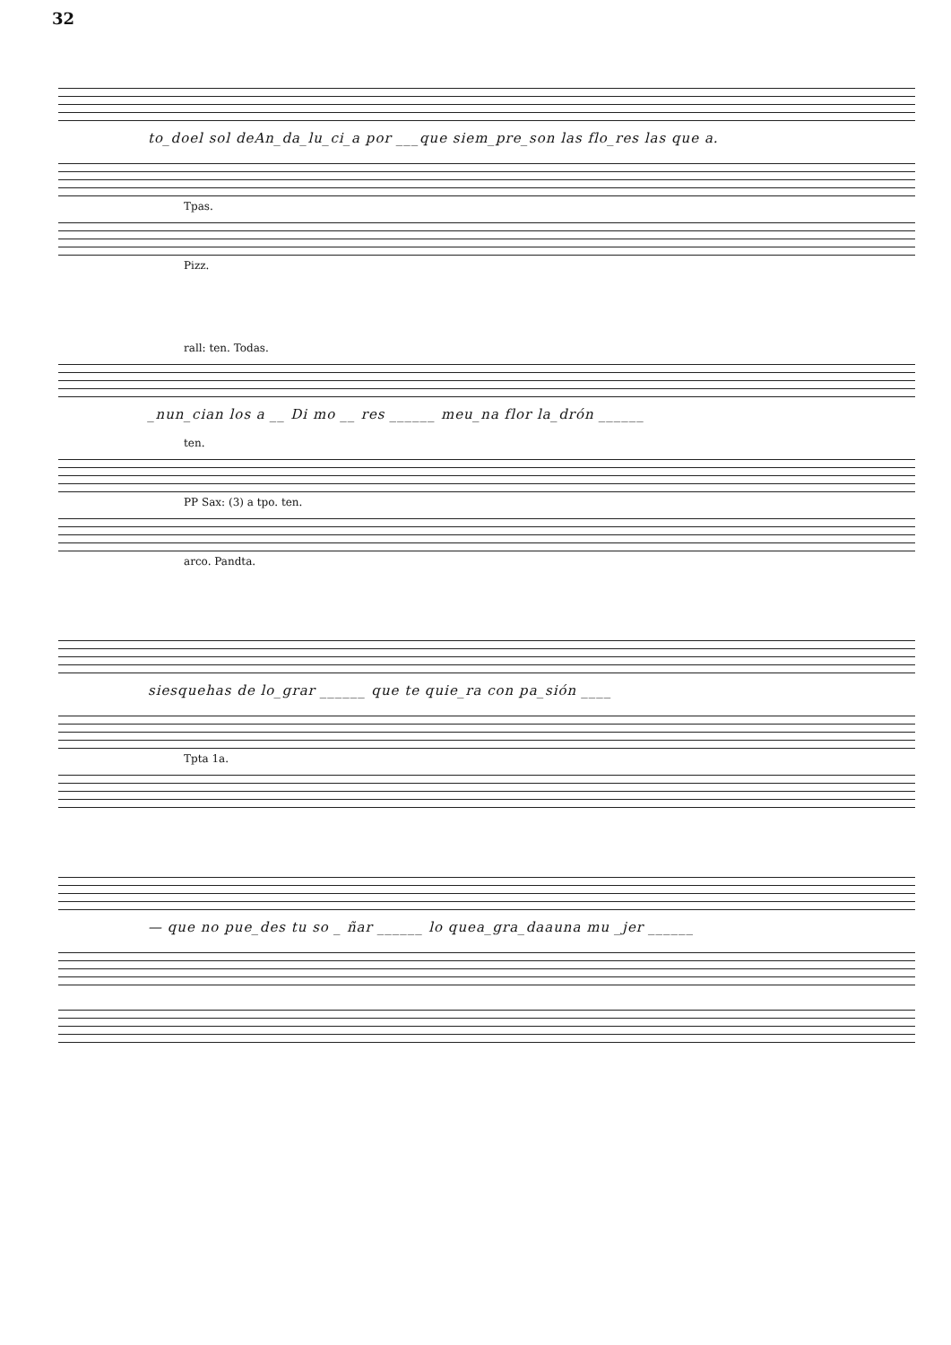32
to_doel sol deAn_da_lu_ci_a por ___que siem_pre_son las flo_res las que a.
Tpas.
Pizz.
rall: ten. Todas.
_nun_cian los a __ Di mo __ res ______ meu_na flor la_drón ______
ten.
PP Sax: (3) a tpo. ten.
arco. Pandta.
siesquehas de lo_grar ______ que te quie_ra con pa_sión ____
Tpta 1a.
— que no pue_des tu so _ ñar ______ lo quea_gra_daauna mu _jer ______